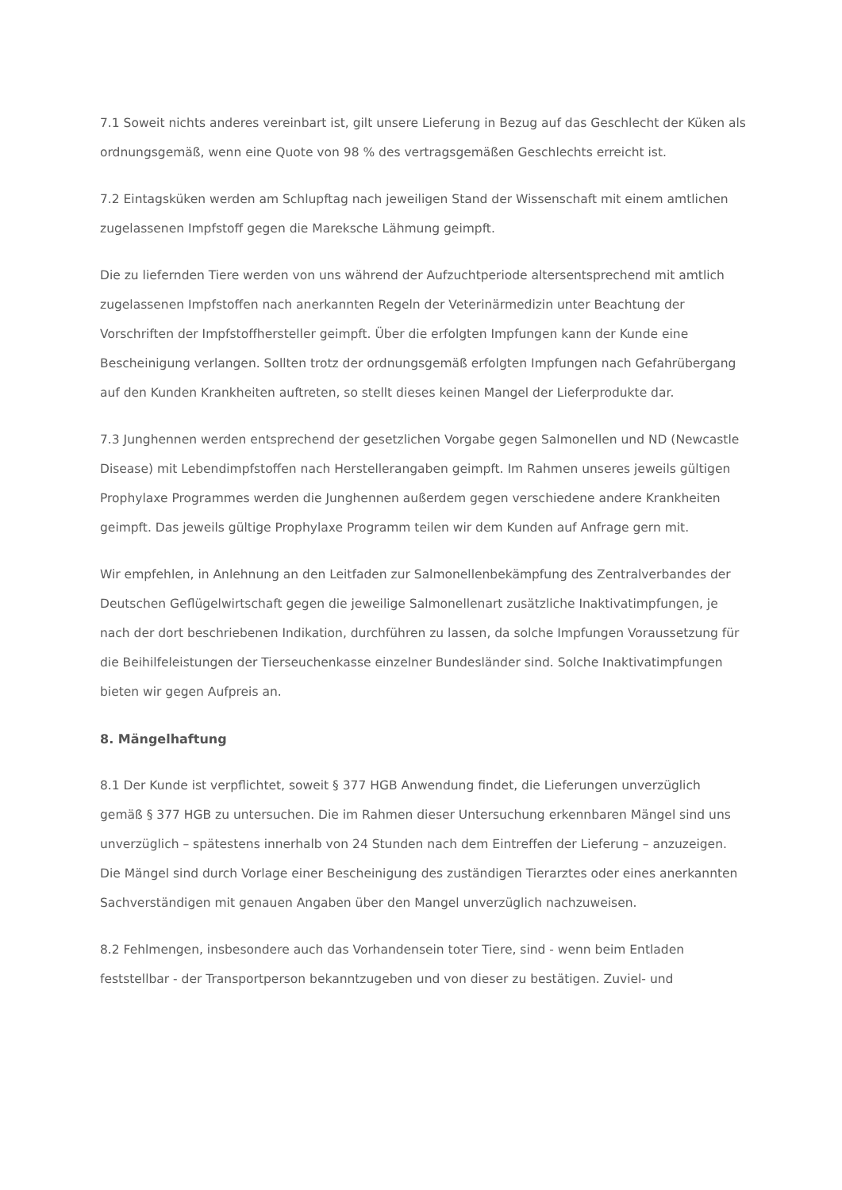7.1 Soweit nichts anderes vereinbart ist, gilt unsere Lieferung in Bezug auf das Geschlecht der Küken als ordnungsgemäß, wenn eine Quote von 98 % des vertragsgemäßen Geschlechts erreicht ist.
7.2 Eintagsküken werden am Schlupftag nach jeweiligen Stand der Wissenschaft mit einem amtlichen zugelassenen Impfstoff gegen die Mareksche Lähmung geimpft.
Die zu liefernden Tiere werden von uns während der Aufzuchtperiode altersentsprechend mit amtlich zugelassenen Impfstoffen nach anerkannten Regeln der Veterinärmedizin unter Beachtung der Vorschriften der Impfstoffhersteller geimpft. Über die erfolgten Impfungen kann der Kunde eine Bescheinigung verlangen. Sollten trotz der ordnungsgemäß erfolgten Impfungen nach Gefahrübergang auf den Kunden Krankheiten auftreten, so stellt dieses keinen Mangel der Lieferprodukte dar.
7.3 Junghennen werden entsprechend der gesetzlichen Vorgabe gegen Salmonellen und ND (Newcastle Disease) mit Lebendimpfstoffen nach Herstellerangaben geimpft. Im Rahmen unseres jeweils gültigen Prophylaxe Programmes werden die Junghennen außerdem gegen verschiedene andere Krankheiten geimpft. Das jeweils gültige Prophylaxe Programm teilen wir dem Kunden auf Anfrage gern mit.
Wir empfehlen, in Anlehnung an den Leitfaden zur Salmonellenbekämpfung des Zentralverbandes der Deutschen Geflügelwirtschaft gegen die jeweilige Salmonellenart zusätzliche Inaktivatimpfungen, je nach der dort beschriebenen Indikation, durchführen zu lassen, da solche Impfungen Voraussetzung für die Beihilfeleistungen der Tierseuchenkasse einzelner Bundesländer sind. Solche Inaktivatimpfungen bieten wir gegen Aufpreis an.
8. Mängelhaftung
8.1 Der Kunde ist verpflichtet, soweit § 377 HGB Anwendung findet, die Lieferungen unverzüglich gemäß § 377 HGB zu untersuchen. Die im Rahmen dieser Untersuchung erkennbaren Mängel sind uns unverzüglich – spätestens innerhalb von 24 Stunden nach dem Eintreffen der Lieferung – anzuzeigen. Die Mängel sind durch Vorlage einer Bescheinigung des zuständigen Tierarztes oder eines anerkannten Sachverständigen mit genauen Angaben über den Mangel unverzüglich nachzuweisen.
8.2 Fehlmengen, insbesondere auch das Vorhandensein toter Tiere, sind - wenn beim Entladen feststellbar - der Transportperson bekanntzugeben und von dieser zu bestätigen. Zuviel- und